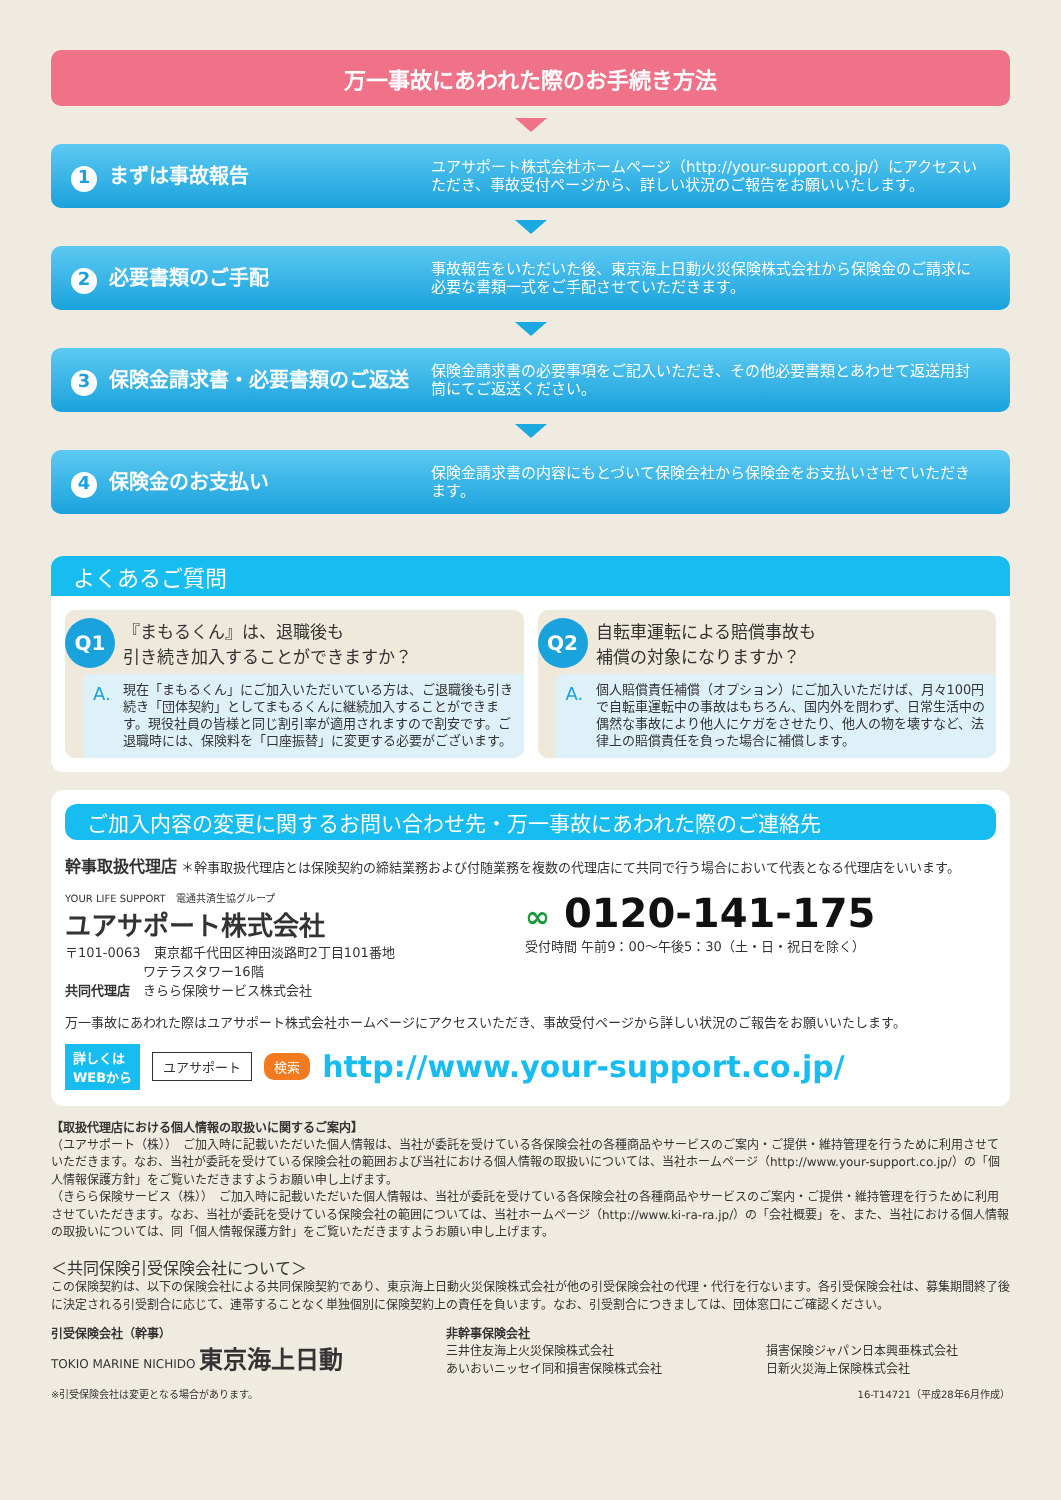万一事故にあわれた際のお手続き方法
1 まずは事故報告
ユアサポート株式会社ホームページ（http://your-support.co.jp/）にアクセスいただき、事故受付ページから、詳しい状況のご報告をお願いいたします。
2 必要書類のご手配
事故報告をいただいた後、東京海上日動火災保険株式会社から保険金のご請求に必要な書類一式をご手配させていただきます。
3 保険金請求書・必要書類のご返送
保険金請求書の必要事項をご記入いただき、その他必要書類とあわせて返送用封筒にてご返送ください。
4 保険金のお支払い
保険金請求書の内容にもとづいて保険会社から保険金をお支払いさせていただきます。
よくあるご質問
Q1 『まもるくん』は、退職後も
引き続き加入することができますか？
A. 現在「まもるくん」にご加入いただいている方は、ご退職後も引き続き「団体契約」としてまもるくんに継続加入することができます。現役社員の皆様と同じ割引率が適用されますので割安です。ご退職時には、保険料を「口座振替」に変更する必要がございます。
Q2 自転車運転による賠償事故も
補償の対象になりますか？
A. 個人賠償責任補償（オプション）にご加入いただけば、月々100円で自転車運転中の事故はもちろん、国内外を問わず、日常生活中の偶然な事故により他人にケガをさせたり、他人の物を壊すなど、法律上の賠償責任を負った場合に補償します。
ご加入内容の変更に関するお問い合わせ先・万一事故にあわれた際のご連絡先
幹事取扱代理店 ＊幹事取扱代理店とは保険契約の締結業務および付随業務を複数の代理店にて共同で行う場合において代表となる代理店をいいます。
YOUR LIFE SUPPORT　電通共済生協グループ
ユアサポート株式会社
〒101-0063　東京都千代田区神田淡路町2丁目101番地
　　　　　　ワテラスタワー16階
共同代理店　きらら保険サービス株式会社
∞ 0120-141-175
受付時間 午前9：00～午後5：30（土・日・祝日を除く）
万一事故にあわれた際はユアサポート株式会社ホームページにアクセスいただき、事故受付ページから詳しい状況のご報告をお願いいたします。
詳しくは
WEBから ユアサポート 検索 http://www.your-support.co.jp/
【取扱代理店における個人情報の取扱いに関するご案内】
（ユアサポート（株））　ご加入時に記載いただいた個人情報は、当社が委託を受けている各保険会社の各種商品やサービスのご案内・ご提供・維持管理を行うために利用させていただきます。なお、当社が委託を受けている保険会社の範囲および当社における個人情報の取扱いについては、当社ホームページ（http://www.your-support.co.jp/）の「個人情報保護方針」をご覧いただきますようお願い申し上げます。
（きらら保険サービス（株））　ご加入時に記載いただいた個人情報は、当社が委託を受けている各保険会社の各種商品やサービスのご案内・ご提供・維持管理を行うために利用させていただきます。なお、当社が委託を受けている保険会社の範囲については、当社ホームページ（http://www.ki-ra-ra.jp/）の「会社概要」を、また、当社における個人情報の取扱いについては、同「個人情報保護方針」をご覧いただきますようお願い申し上げます。
＜共同保険引受保険会社について＞
この保険契約は、以下の保険会社による共同保険契約であり、東京海上日動火災保険株式会社が他の引受保険会社の代理・代行を行ないます。各引受保険会社は、募集期間終了後に決定される引受割合に応じて、連帯することなく単独個別に保険契約上の責任を負います。なお、引受割合につきましては、団体窓口にご確認ください。
引受保険会社（幹事）
TOKIO MARINE NICHIDO 東京海上日動
非幹事保険会社
三井住友海上火災保険株式会社
あいおいニッセイ同和損害保険株式会社
損害保険ジャパン日本興亜株式会社
日新火災海上保険株式会社
※引受保険会社は変更となる場合があります。 16-T14721（平成28年6月作成）